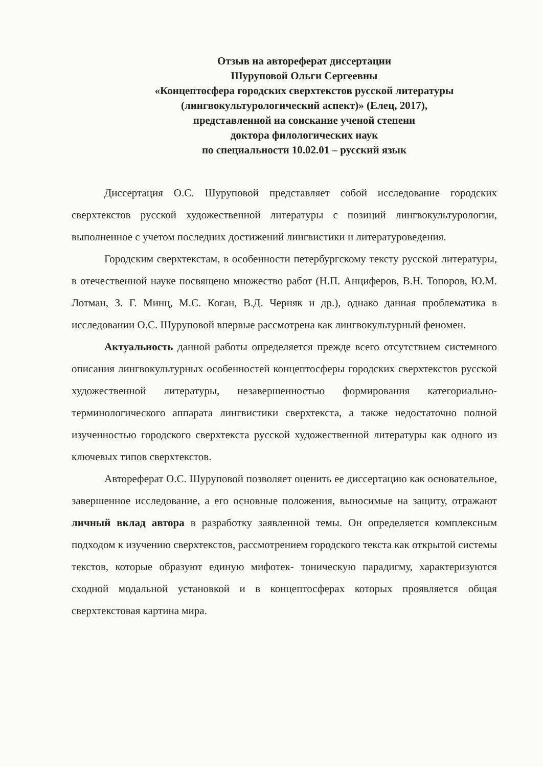Отзыв на автореферат диссертации
Шуруповой Ольги Сергеевны
«Концептосфера городских сверхтекстов русской литературы
(лингвокультурологический аспект)» (Елец, 2017),
представленной на соискание ученой степени
доктора филологических наук
по специальности 10.02.01 – русский язык
Диссертация О.С. Шуруповой представляет собой исследование городских сверхтекстов русской художественной литературы с позиций лингвокультурологии, выполненное с учетом последних достижений лингвистики и литературоведения.
Городским сверхтекстам, в особенности петербургскому тексту русской литературы, в отечественной науке посвящено множество работ (Н.П. Анциферов, В.Н. Топоров, Ю.М. Лотман, З. Г. Минц, М.С. Коган, В.Д. Черняк и др.), однако данная проблематика в исследовании О.С. Шуруповой впервые рассмотрена как лингвокультурный феномен.
Актуальность данной работы определяется прежде всего отсутствием системного описания лингвокультурных особенностей концептосферы городских сверхтекстов русской художественной литературы, незавершенностью формирования категориально-терминологического аппарата лингвистики сверхтекста, а также недостаточно полной изученностью городского сверхтекста русской художественной литературы как одного из ключевых типов сверхтекстов.
Автореферат О.С. Шуруповой позволяет оценить ее диссертацию как основательное, завершенное исследование, а его основные положения, выносимые на защиту, отражают личный вклад автора в разработку заявленной темы. Он определяется комплексным подходом к изучению сверхтекстов, рассмотрением городского текста как открытой системы текстов, которые образуют единую мифотек- тоническую парадигму, характеризуются сходной модальной установкой и в концептосферах которых проявляется общая сверхтекстовая картина мира.